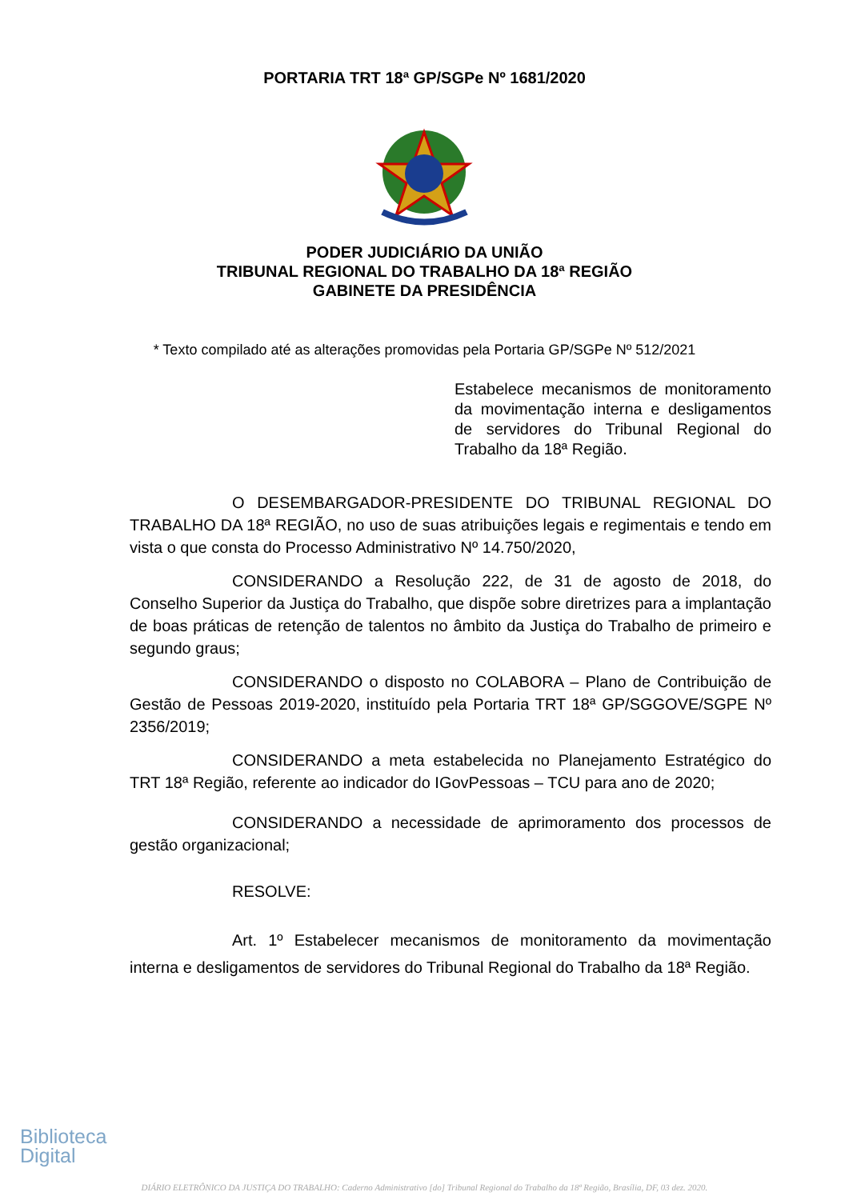PORTARIA TRT 18ª GP/SGPe Nº 1681/2020
PODER JUDICIÁRIO DA UNIÃO
TRIBUNAL REGIONAL DO TRABALHO DA 18ª REGIÃO
GABINETE DA PRESIDÊNCIA
* Texto compilado até as alterações promovidas pela Portaria GP/SGPe Nº 512/2021
Estabelece mecanismos de monitoramento da movimentação interna e desligamentos de servidores do Tribunal Regional do Trabalho da 18ª Região.
O DESEMBARGADOR-PRESIDENTE DO TRIBUNAL REGIONAL DO TRABALHO DA 18ª REGIÃO, no uso de suas atribuições legais e regimentais e tendo em vista o que consta do Processo Administrativo Nº 14.750/2020,
CONSIDERANDO a Resolução 222, de 31 de agosto de 2018, do Conselho Superior da Justiça do Trabalho, que dispõe sobre diretrizes para a implantação de boas práticas de retenção de talentos no âmbito da Justiça do Trabalho de primeiro e segundo graus;
CONSIDERANDO o disposto no COLABORA – Plano de Contribuição de Gestão de Pessoas 2019-2020, instituído pela Portaria TRT 18ª GP/SGGOVE/SGPE Nº 2356/2019;
CONSIDERANDO a meta estabelecida no Planejamento Estratégico do TRT 18ª Região, referente ao indicador do IGovPessoas – TCU para ano de 2020;
CONSIDERANDO a necessidade de aprimoramento dos processos de gestão organizacional;
RESOLVE:
Art. 1º Estabelecer mecanismos de monitoramento da movimentação interna e desligamentos de servidores do Tribunal Regional do Trabalho da 18ª Região.
Biblioteca
Digital
DIÁRIO ELETRÔNICO DA JUSTIÇA DO TRABALHO: Caderno Administrativo [do] Tribunal Regional do Trabalho da 18ª Região, Brasília, DF, 03 dez. 2020.